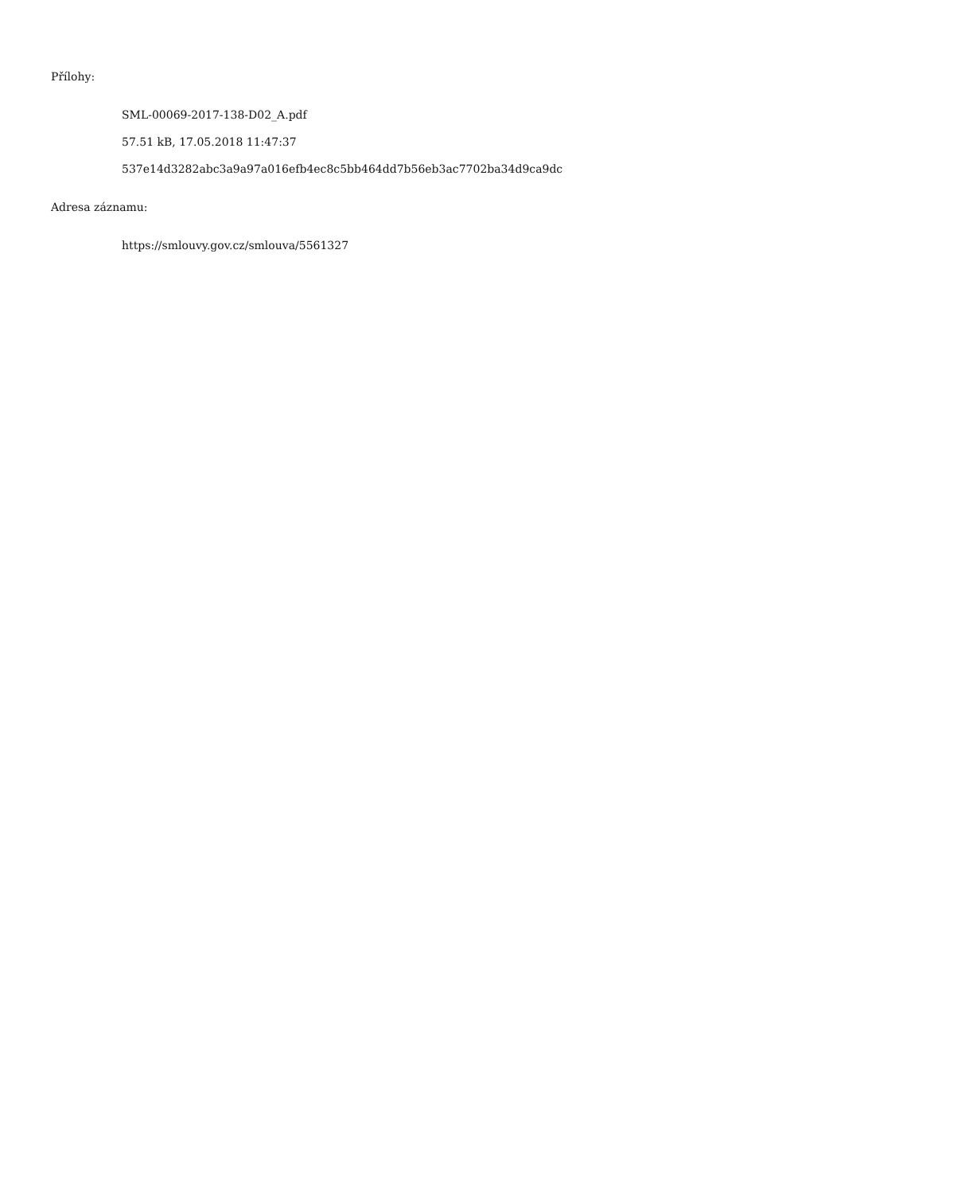Přílohy:
SML-00069-2017-138-D02_A.pdf
57.51 kB, 17.05.2018 11:47:37
537e14d3282abc3a9a97a016efb4ec8c5bb464dd7b56eb3ac7702ba34d9ca9dc
Adresa záznamu:
https://smlouvy.gov.cz/smlouva/5561327